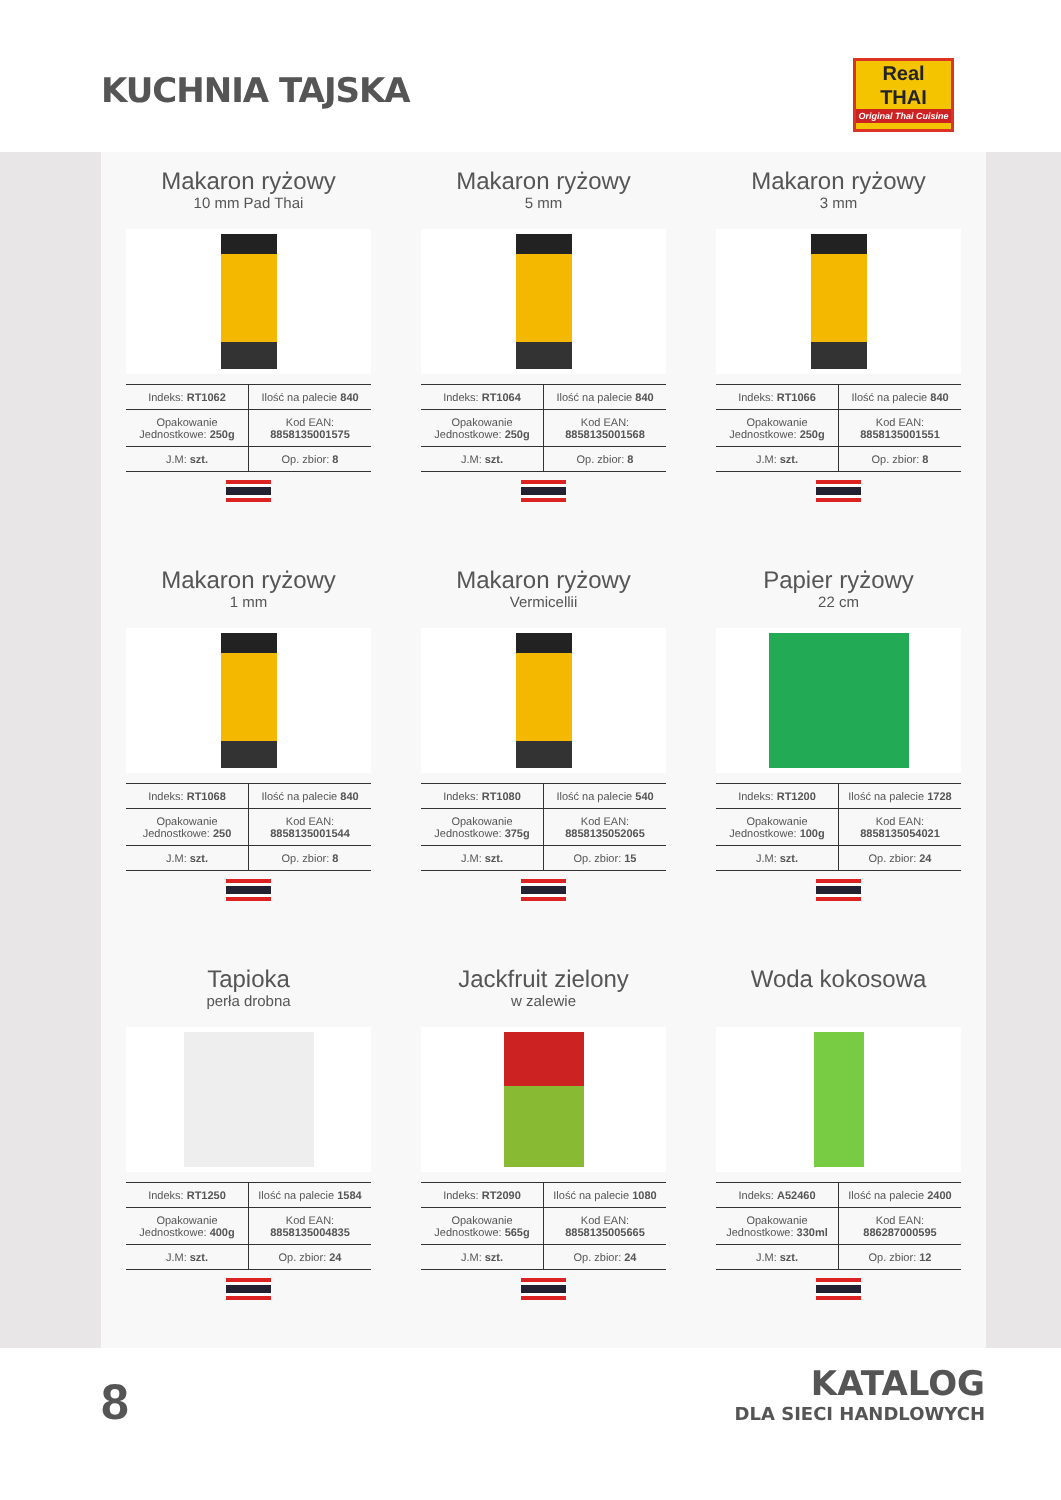KUCHNIA TAJSKA
Real
THAI
Original Thai Cuisine
Makaron ryżowy
10 mm Pad Thai
| Indeks: RT1062 | Ilość na palecie 840 |
| Opakowanie Jednostkowe: 250g | Kod EAN: 8858135001575 |
| J.M: szt. | Op. zbior: 8 |
Makaron ryżowy
5 mm
| Indeks: RT1064 | Ilość na palecie 840 |
| Opakowanie Jednostkowe: 250g | Kod EAN: 8858135001568 |
| J.M: szt. | Op. zbior: 8 |
Makaron ryżowy
3 mm
| Indeks: RT1066 | Ilość na palecie 840 |
| Opakowanie Jednostkowe: 250g | Kod EAN: 8858135001551 |
| J.M: szt. | Op. zbior: 8 |
Makaron ryżowy
1 mm
| Indeks: RT1068 | Ilość na palecie 840 |
| Opakowanie Jednostkowe: 250 | Kod EAN: 8858135001544 |
| J.M: szt. | Op. zbior: 8 |
Makaron ryżowy
Vermicellii
| Indeks: RT1080 | Ilość na palecie 540 |
| Opakowanie Jednostkowe: 375g | Kod EAN: 8858135052065 |
| J.M: szt. | Op. zbior: 15 |
Papier ryżowy
22 cm
| Indeks: RT1200 | Ilość na palecie 1728 |
| Opakowanie Jednostkowe: 100g | Kod EAN: 8858135054021 |
| J.M: szt. | Op. zbior: 24 |
Tapioka
perła drobna
| Indeks: RT1250 | Ilość na palecie 1584 |
| Opakowanie Jednostkowe: 400g | Kod EAN: 8858135004835 |
| J.M: szt. | Op. zbior: 24 |
Jackfruit zielony
w zalewie
| Indeks: RT2090 | Ilość na palecie 1080 |
| Opakowanie Jednostkowe: 565g | Kod EAN: 8858135005665 |
| J.M: szt. | Op. zbior: 24 |
Woda kokosowa
| Indeks: A52460 | Ilość na palecie 2400 |
| Opakowanie Jednostkowe: 330ml | Kod EAN: 886287000595 |
| J.M: szt. | Op. zbior: 12 |
8
KATALOG
DLA SIECI HANDLOWYCH